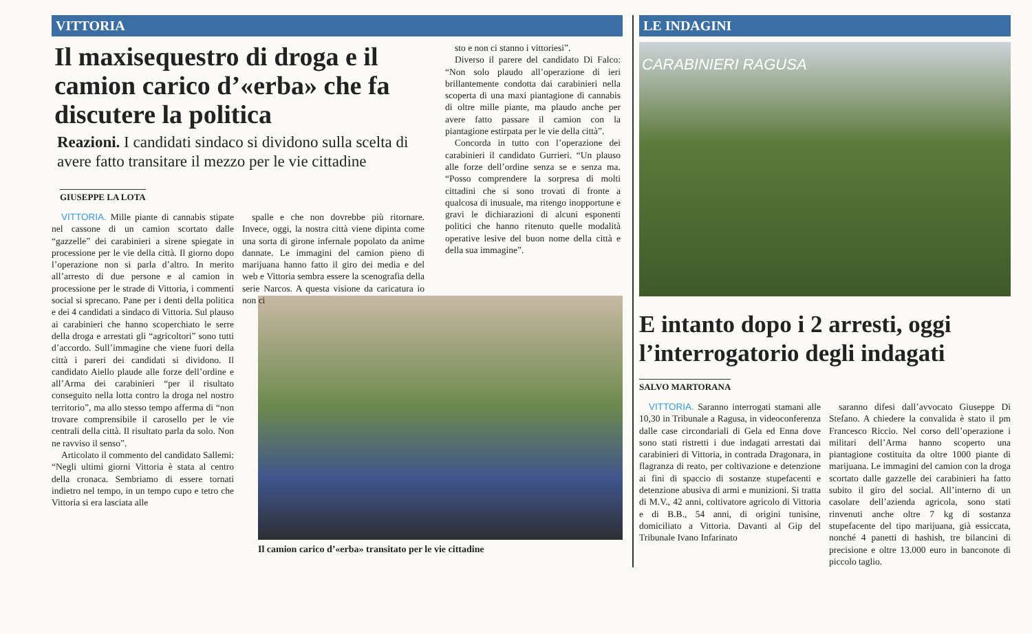VITTORIA
Il maxisequestro di droga e il camion carico d’«erba» che fa discutere la politica
Reazioni. I candidati sindaco si dividono sulla scelta di avere fatto transitare il mezzo per le vie cittadine
GIUSEPPE LA LOTA
VITTORIA. Mille piante di cannabis stipate nel cassone di un camion scortato dalle “gazzelle” dei carabinieri a sirene spiegate in processione per le vie della città. Il giorno dopo l’operazione non si parla d’altro. In merito all’arresto di due persone e al camion in processione per le strade di Vittoria, i commenti social si sprecano. Pane per i denti della politica e dei 4 candidati a sindaco di Vittoria. Sul plauso ai carabinieri che hanno scoperchiato le serre della droga e arrestati gli “agricoltori” sono tutti d’accordo. Sull’immagine che viene fuori della città i pareri dei candidati si dividono. Il candidato Aiello plaude alle forze dell’ordine e all’Arma dei carabinieri “per il risultato conseguito nella lotta contro la droga nel nostro territorio”, ma allo stesso tempo afferma di “non trovare comprensibile il carosello per le vie centrali della città. Il risultato parla da solo. Non ne ravviso il senso”.
Articolato il commento del candidato Sallemi: “Negli ultimi giorni Vittoria è stata al centro della cronaca. Sembriamo di essere tornati indietro nel tempo, in un tempo cupo e tetro che Vittoria si era lasciata alle
spalle e che non dovrebbe più ritornare. Invece, oggi, la nostra città viene dipinta come una sorta di girone infernale popolato da anime dannate. Le immagini del camion pieno di marijuana hanno fatto il giro dei media e del web e Vittoria sembra essere la scenografia della serie Narcos. A questa visione da caricatura io non ci
sto e non ci stanno i vittoriesi”.
Diverso il parere del candidato Di Falco: “Non solo plaudo all’operazione di ieri brillantemente condotta dai carabinieri nella scoperta di una maxi piantagione di cannabis di oltre mille piante, ma plaudo anche per avere fatto passare il camion con la piantagione estirpata per le vie della città”.
Concorda in tutto con l’operazione dei carabinieri il candidato Gurrieri. “Un plauso alle forze dell’ordine senza se e senza ma. “Posso comprendere la sorpresa di molti cittadini che si sono trovati di fronte a qualcosa di inusuale, ma ritengo inopportune e gravi le dichiarazioni di alcuni esponenti politici che hanno ritenuto quelle modalità operative lesive del buon nome della città e della sua immagine”.
LE INDAGINI
CARABINIERI RAGUSA
E intanto dopo i 2 arresti, oggi l’interrogatorio degli indagati
SALVO MARTORANA
VITTORIA. Saranno interrogati stamani alle 10,30 in Tribunale a Ragusa, in videoconferenza dalle case circondariali di Gela ed Enna dove sono stati ristretti i due indagati arrestati dai carabinieri di Vittoria, in contrada Dragonara, in flagranza di reato, per coltivazione e detenzione ai fini di spaccio di sostanze stupefacenti e detenzione abusiva di armi e munizioni. Si tratta di M.V., 42 anni, coltivatore agricolo di Vittoria e di B.B., 54 anni, di origini tunisine, domiciliato a Vittoria. Davanti al Gip del Tribunale Ivano Infarinato
saranno difesi dall’avvocato Giuseppe Di Stefano. A chiedere la convalida è stato il pm Francesco Riccio. Nel corso dell’operazione i militari dell’Arma hanno scoperto una piantagione costituita da oltre 1000 piante di marijuana. Le immagini del camion con la droga scortato dalle gazzelle dei carabinieri ha fatto subito il giro del social. All’interno di un casolare dell’azienda agricola, sono stati rinvenuti anche oltre 7 kg di sostanza stupefacente del tipo marijuana, già essiccata, nonché 4 panetti di hashish, tre bilancini di precisione e oltre 13.000 euro in banconote di piccolo taglio.
Il camion carico d’«erba» transitato per le vie cittadine